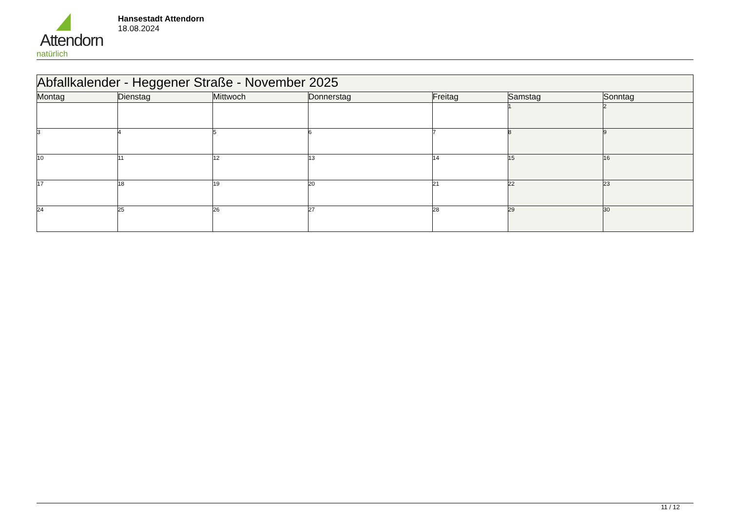Attendorn
natürlich
Hansestadt Attendorn
18.08.2024
| Abfallkalender - Heggener Straße - November 2025 | | | | | | |
| Montag | Dienstag | Mittwoch | Donnerstag | Freitag | Samstag | Sonntag |
| | | | | | 1 | 2 |
| 3 | 4 | 5 | 6 | 7 | 8 | 9 |
| 10 | 11 | 12 | 13 | 14 | 15 | 16 |
| 17 | 18 | 19 | 20 | 21 | 22 | 23 |
| 24 | 25 | 26 | 27 | 28 | 29 | 30 |
11 / 12